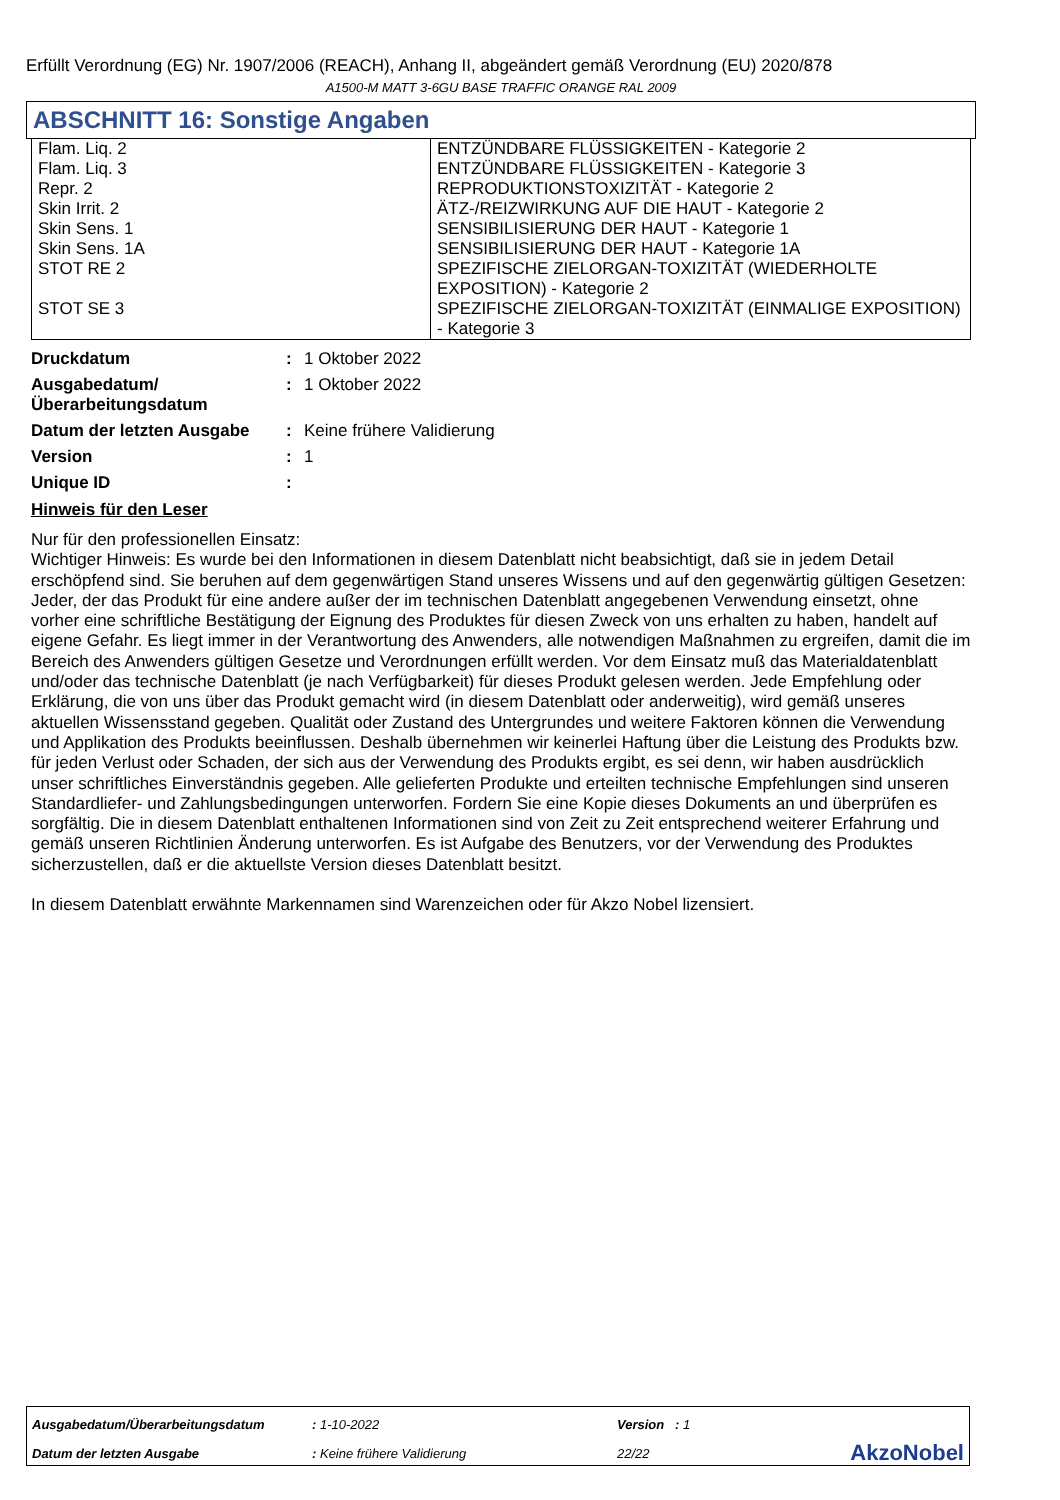Erfüllt Verordnung (EG) Nr. 1907/2006 (REACH), Anhang II, abgeändert gemäß Verordnung (EU) 2020/878
A1500-M MATT 3-6GU BASE TRAFFIC ORANGE RAL 2009
ABSCHNITT 16: Sonstige Angaben
| Flam. Liq. 2 | ENTZÜNDBARE FLÜSSIGKEITEN - Kategorie 2 |
| Flam. Liq. 3 | ENTZÜNDBARE FLÜSSIGKEITEN - Kategorie 3 |
| Repr. 2 | REPRODUKTIONSTOXIZITÄT - Kategorie 2 |
| Skin Irrit. 2 | ÄTZ-/REIZWIRKUNG AUF DIE HAUT - Kategorie 2 |
| Skin Sens. 1 | SENSIBILISIERUNG DER HAUT - Kategorie 1 |
| Skin Sens. 1A | SENSIBILISIERUNG DER HAUT - Kategorie 1A |
| STOT RE 2 | SPEZIFISCHE ZIELORGAN-TOXIZITÄT (WIEDERHOLTE EXPOSITION) - Kategorie 2 |
| STOT SE 3 | SPEZIFISCHE ZIELORGAN-TOXIZITÄT (EINMALIGE EXPOSITION) - Kategorie 3 |
| Druckdatum | : | 1 Oktober 2022 |
| Ausgabedatum/ Überarbeitungsdatum | : | 1 Oktober 2022 |
| Datum der letzten Ausgabe | : | Keine frühere Validierung |
| Version | : | 1 |
| Unique ID | : | |
Hinweis für den Leser
Nur für den professionellen Einsatz:
Wichtiger Hinweis: Es wurde bei den Informationen in diesem Datenblatt nicht beabsichtigt, daß sie in jedem Detail erschöpfend sind. Sie beruhen auf dem gegenwärtigen Stand unseres Wissens und auf den gegenwärtig gültigen Gesetzen: Jeder, der das Produkt für eine andere außer der im technischen Datenblatt angegebenen Verwendung einsetzt, ohne vorher eine schriftliche Bestätigung der Eignung des Produktes für diesen Zweck von uns erhalten zu haben, handelt auf eigene Gefahr. Es liegt immer in der Verantwortung des Anwenders, alle notwendigen Maßnahmen zu ergreifen, damit die im Bereich des Anwenders gültigen Gesetze und Verordnungen erfüllt werden. Vor dem Einsatz muß das Materialdatenblatt und/oder das technische Datenblatt (je nach Verfügbarkeit) für dieses Produkt gelesen werden. Jede Empfehlung oder Erklärung, die von uns über das Produkt gemacht wird (in diesem Datenblatt oder anderweitig), wird gemäß unseres aktuellen Wissensstand gegeben. Qualität oder Zustand des Untergrundes und weitere Faktoren können die Verwendung und Applikation des Produkts beeinflussen. Deshalb übernehmen wir keinerlei Haftung über die Leistung des Produkts bzw. für jeden Verlust oder Schaden, der sich aus der Verwendung des Produkts ergibt, es sei denn, wir haben ausdrücklich unser schriftliches Einverständnis gegeben. Alle gelieferten Produkte und erteilten technische Empfehlungen sind unseren Standardliefer- und Zahlungsbedingungen unterworfen. Fordern Sie eine Kopie dieses Dokuments an und überprüfen es sorgfältig. Die in diesem Datenblatt enthaltenen Informationen sind von Zeit zu Zeit entsprechend weiterer Erfahrung und gemäß unseren Richtlinien Änderung unterworfen. Es ist Aufgabe des Benutzers, vor der Verwendung des Produktes sicherzustellen, daß er die aktuellste Version dieses Datenblatt besitzt.
In diesem Datenblatt erwähnte Markennamen sind Warenzeichen oder für Akzo Nobel lizensiert.
| Ausgabedatum/Überarbeitungsdatum | : 1-10-2022 | Version : 1 | |
| Datum der letzten Ausgabe | : Keine frühere Validierung | 22/22 | AkzoNobel |